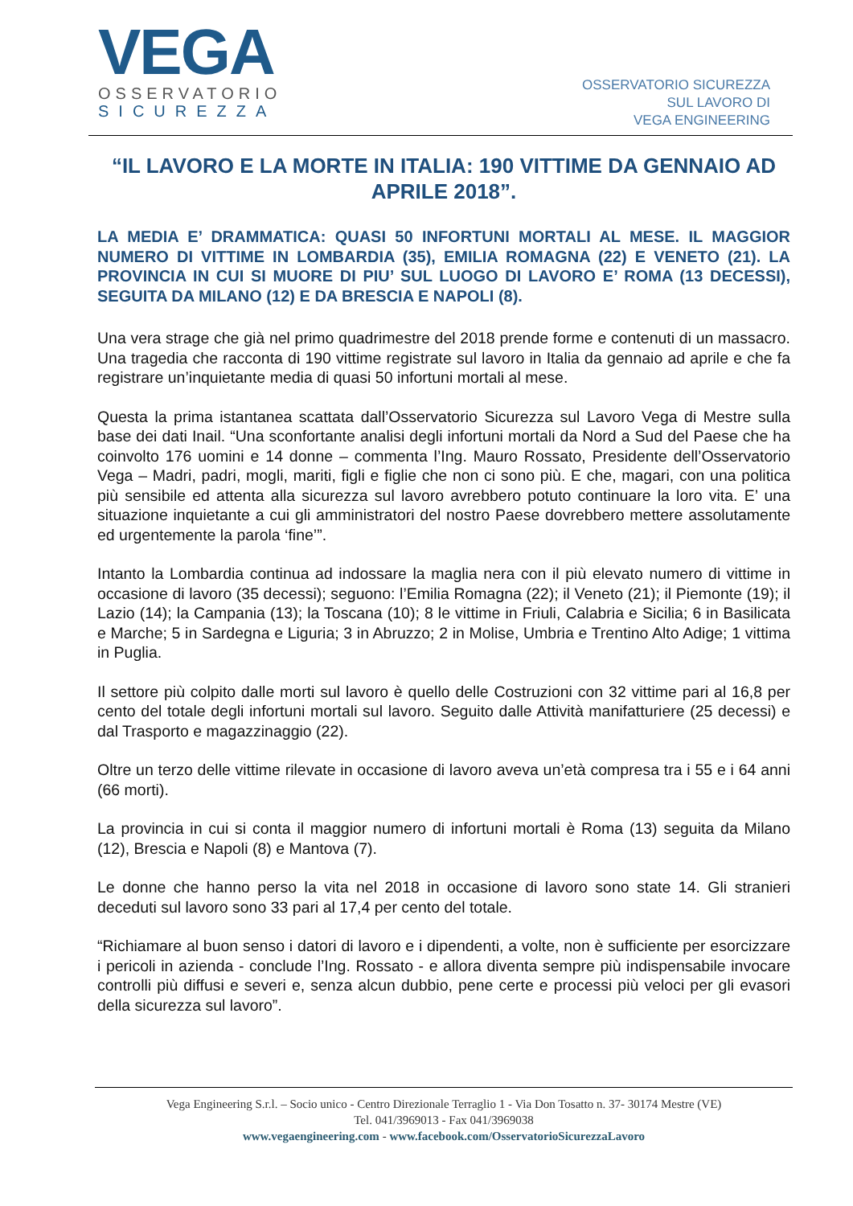VEGA
OSSERVATORIO
SICUREZZA
OSSERVATORIO SICUREZZA
SUL LAVORO DI
VEGA ENGINEERING
“IL LAVORO E LA MORTE IN ITALIA: 190 VITTIME DA GENNAIO AD APRILE 2018”.
LA MEDIA E’ DRAMMATICA: QUASI 50 INFORTUNI MORTALI AL MESE. IL MAGGIOR NUMERO DI VITTIME IN LOMBARDIA (35), EMILIA ROMAGNA (22) E VENETO (21). LA PROVINCIA IN CUI SI MUORE DI PIU’ SUL LUOGO DI LAVORO E’ ROMA (13 DECESSI), SEGUITA DA MILANO (12) E DA BRESCIA E NAPOLI (8).
Una vera strage che già nel primo quadrimestre del 2018 prende forme e contenuti di un massacro. Una tragedia che racconta di 190 vittime registrate sul lavoro in Italia da gennaio ad aprile e che fa registrare un’inquietante media di quasi 50 infortuni mortali al mese.
Questa la prima istantanea scattata dall’Osservatorio Sicurezza sul Lavoro Vega di Mestre sulla base dei dati Inail. “Una sconfortante analisi degli infortuni mortali da Nord a Sud del Paese che ha coinvolto 176 uomini e 14 donne – commenta l’Ing. Mauro Rossato, Presidente dell’Osservatorio Vega – Madri, padri, mogli, mariti, figli e figlie che non ci sono più. E che, magari, con una politica più sensibile ed attenta alla sicurezza sul lavoro avrebbero potuto continuare la loro vita. E’ una situazione inquietante a cui gli amministratori del nostro Paese dovrebbero mettere assolutamente ed urgentemente la parola ‘fine’”.
Intanto la Lombardia continua ad indossare la maglia nera con il più elevato numero di vittime in occasione di lavoro (35 decessi); seguono: l’Emilia Romagna (22); il Veneto (21); il Piemonte (19); il Lazio (14); la Campania (13); la Toscana (10); 8 le vittime in Friuli, Calabria e Sicilia; 6 in Basilicata e Marche; 5 in Sardegna e Liguria; 3 in Abruzzo; 2 in Molise, Umbria e Trentino Alto Adige; 1 vittima in Puglia.
Il settore più colpito dalle morti sul lavoro è quello delle Costruzioni con 32 vittime pari al 16,8 per cento del totale degli infortuni mortali sul lavoro. Seguito dalle Attività manifatturiere (25 decessi) e dal Trasporto e magazzinaggio (22).
Oltre un terzo delle vittime rilevate in occasione di lavoro aveva un’età compresa tra i 55 e i 64 anni (66 morti).
La provincia in cui si conta il maggior numero di infortuni mortali è Roma (13) seguita da Milano (12), Brescia e Napoli (8) e Mantova (7).
Le donne che hanno perso la vita nel 2018 in occasione di lavoro sono state 14. Gli stranieri deceduti sul lavoro sono 33 pari al 17,4 per cento del totale.
“Richiamare al buon senso i datori di lavoro e i dipendenti, a volte, non è sufficiente per esorcizzare i pericoli in azienda - conclude l’Ing. Rossato - e allora diventa sempre più indispensabile invocare controlli più diffusi e severi e, senza alcun dubbio, pene certe e processi più veloci per gli evasori della sicurezza sul lavoro”.
Vega Engineering S.r.l. – Socio unico - Centro Direzionale Terraglio 1 - Via Don Tosatto n. 37- 30174 Mestre (VE)
Tel. 041/3969013 - Fax 041/3969038
www.vegaengineering.com - www.facebook.com/OsservatorioSicurezzaLavoro